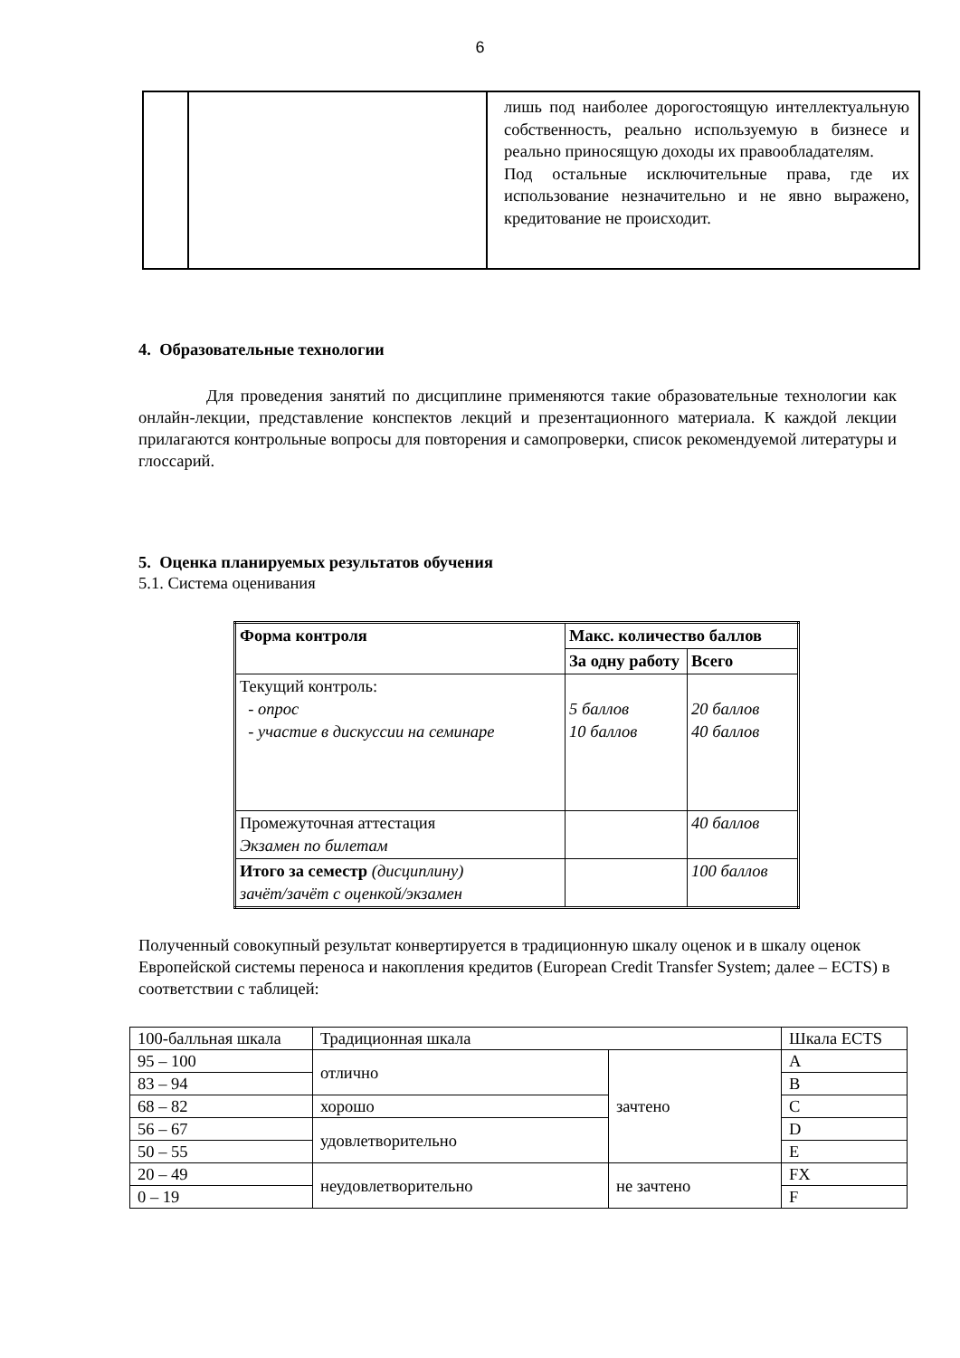6
| | | лишь под наиболее дорогостоящую интеллектуальную собственность, реально используемую в бизнесе и реально приносящую доходы их правообладателям. Под остальные исключительные права, где их использование незначительно и не явно выражено, кредитование не происходит. |
4. Образовательные технологии
Для проведения занятий по дисциплине применяются такие образовательные технологии как онлайн-лекции, представление конспектов лекций и презентационного материала. К каждой лекции прилагаются контрольные вопросы для повторения и самопроверки, список рекомендуемой литературы и глоссарий.
5. Оценка планируемых результатов обучения
5.1. Система оценивания
| Форма контроля | Макс. количество баллов | |
| | За одну работу | Всего |
| Текущий контроль: - опрос - участие в дискуссии на семинаре | 5 баллов 10 баллов | 20 баллов 40 баллов |
| Промежуточная аттестация Экзамен по билетам | | 40 баллов |
| Итого за семестр (дисциплину) зачёт/зачёт с оценкой/экзамен | | 100 баллов |
Полученный совокупный результат конвертируется в традиционную шкалу оценок и в шкалу оценок Европейской системы переноса и накопления кредитов (European Credit Transfer System; далее – ECTS) в соответствии с таблицей:
| 100-балльная шкала | Традиционная шкала | | Шкала ECTS |
| 95 – 100 | отлично | зачтено | A |
| 83 – 94 | | | B |
| 68 – 82 | хорошо | | C |
| 56 – 67 | удовлетворительно | | D |
| 50 – 55 | | | E |
| 20 – 49 | неудовлетворительно | не зачтено | FX |
| 0 – 19 | | | F |